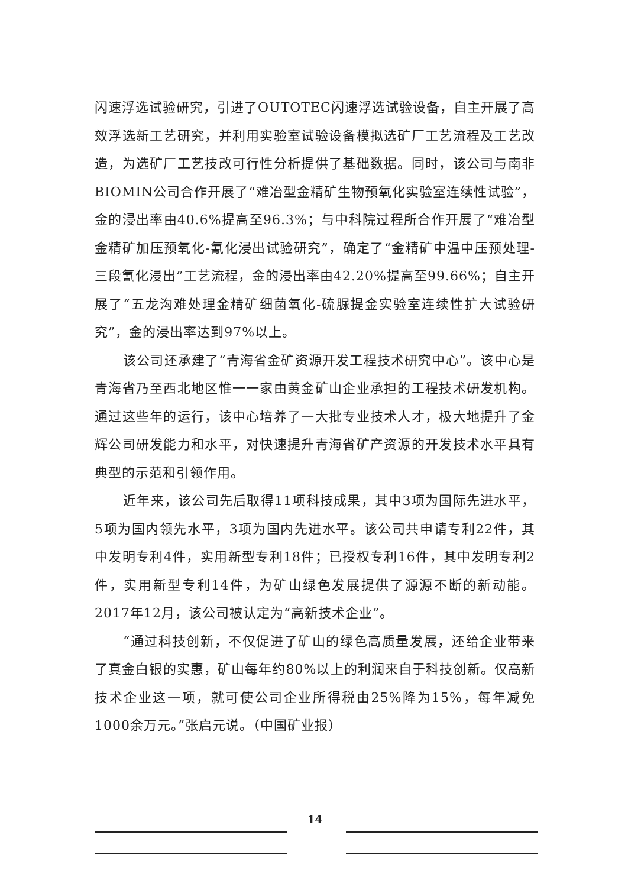闪速浮选试验研究，引进了OUTOTEC闪速浮选试验设备，自主开展了高效浮选新工艺研究，并利用实验室试验设备模拟选矿厂工艺流程及工艺改造，为选矿厂工艺技改可行性分析提供了基础数据。同时，该公司与南非BIOMIN公司合作开展了“难冶型金精矿生物预氧化实验室连续性试验”，金的浸出率由40.6%提高至96.3%；与中科院过程所合作开展了“难冶型金精矿加压预氧化-氰化浸出试验研究”，确定了“金精矿中温中压预处理-三段氰化浸出”工艺流程，金的浸出率由42.20%提高至99.66%；自主开展了“五龙沟难处理金精矿细菌氧化-硫脲提金实验室连续性扩大试验研究”，金的浸出率达到97%以上。
该公司还承建了“青海省金矿资源开发工程技术研究中心”。该中心是青海省乃至西北地区惟一一家由黄金矿山企业承担的工程技术研发机构。通过这些年的运行，该中心培养了一大批专业技术人才，极大地提升了金辉公司研发能力和水平，对快速提升青海省矿产资源的开发技术水平具有典型的示范和引领作用。
近年来，该公司先后取得11项科技成果，其中3项为国际先进水平，5项为国内领先水平，3项为国内先进水平。该公司共申请专利22件，其中发明专利4件，实用新型专利18件；已授权专利16件，其中发明专利2件，实用新型专利14件，为矿山绿色发展提供了源源不断的新动能。2017年12月，该公司被认定为“高新技术企业”。
“通过科技创新，不仅促进了矿山的绿色高质量发展，还给企业带来了真金白银的实惠，矿山每年约80%以上的利润来自于科技创新。仅高新技术企业这一项，就可使公司企业所得税由25%降为15%，每年减免1000余万元。”张启元说。（中国矿业报）
14